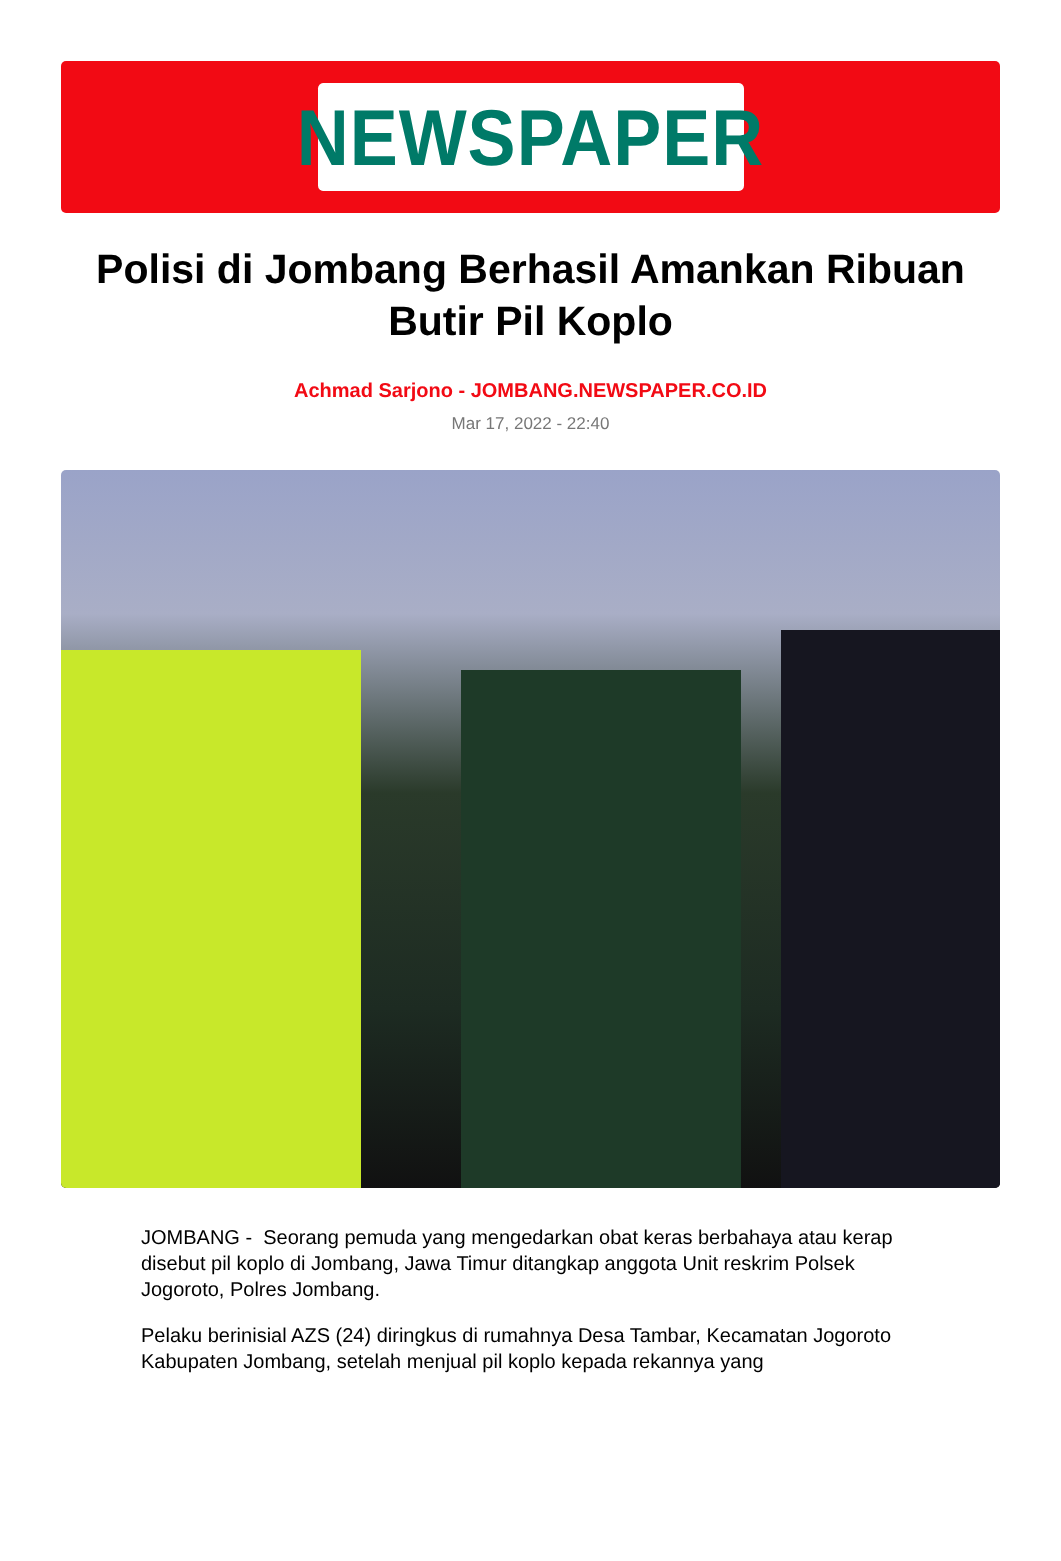NEWSPAPER
Polisi di Jombang Berhasil Amankan Ribuan Butir Pil Koplo
Achmad Sarjono - JOMBANG.NEWSPAPER.CO.ID
Mar 17, 2022 - 22:40
JOMBANG - Seorang pemuda yang mengedarkan obat keras berbahaya atau kerap disebut pil koplo di Jombang, Jawa Timur ditangkap anggota Unit reskrim Polsek Jogoroto, Polres Jombang.
Pelaku berinisial AZS (24) diringkus di rumahnya Desa Tambar, Kecamatan Jogoroto Kabupaten Jombang, setelah menjual pil koplo kepada rekannya yang